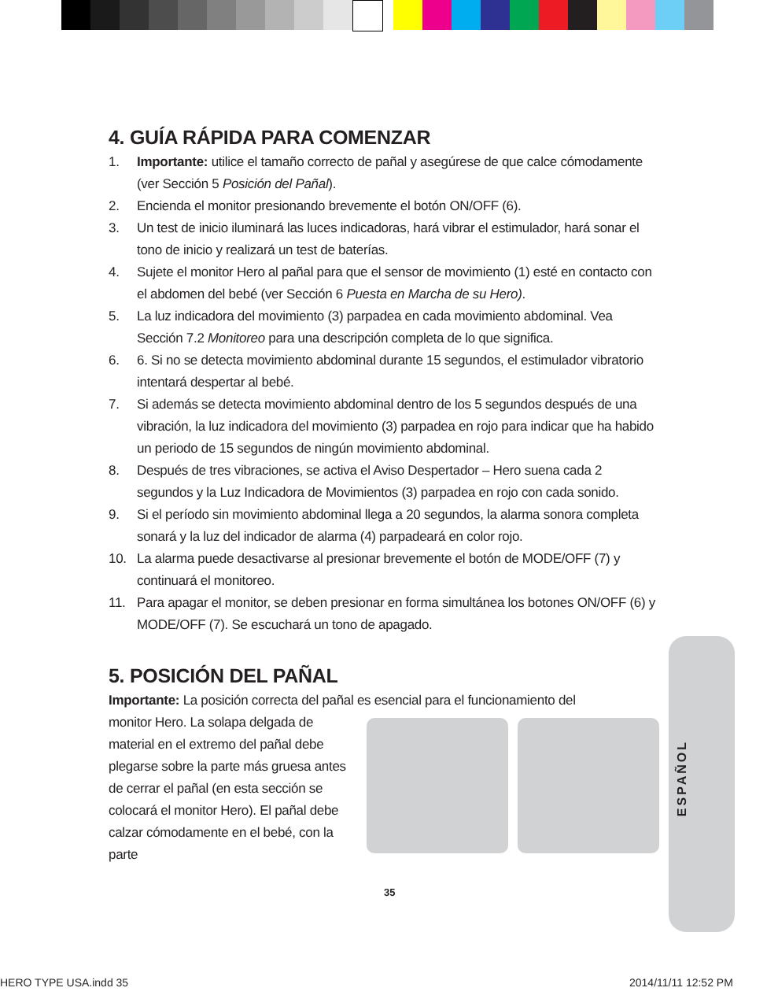4. GUÍA RÁPIDA PARA COMENZAR
1. Importante: utilice el tamaño correcto de pañal y asegúrese de que calce cómodamente (ver Sección 5 Posición del Pañal).
2. Encienda el monitor presionando brevemente el botón ON/OFF (6).
3. Un test de inicio iluminará las luces indicadoras, hará vibrar el estimulador, hará sonar el tono de inicio y realizará un test de baterías.
4. Sujete el monitor Hero al pañal para que el sensor de movimiento (1) esté en contacto con el abdomen del bebé (ver Sección 6 Puesta en Marcha de su Hero).
5. La luz indicadora del movimiento (3) parpadea en cada movimiento abdominal. Vea Sección 7.2 Monitoreo para una descripción completa de lo que significa.
6. 6. Si no se detecta movimiento abdominal durante 15 segundos, el estimulador vibratorio intentará despertar al bebé.
7. Si además se detecta movimiento abdominal dentro de los 5 segundos después de una vibración, la luz indicadora del movimiento (3) parpadea en rojo para indicar que ha habido un periodo de 15 segundos de ningún movimiento abdominal.
8. Después de tres vibraciones, se activa el Aviso Despertador – Hero suena cada 2 segundos y la Luz Indicadora de Movimientos (3) parpadea en rojo con cada sonido.
9. Si el período sin movimiento abdominal llega a 20 segundos, la alarma sonora completa sonará y la luz del indicador de alarma (4) parpadeará en color rojo.
10. La alarma puede desactivarse al presionar brevemente el botón de MODE/OFF (7) y continuará el monitoreo.
11. Para apagar el monitor, se deben presionar en forma simultánea los botones ON/OFF (6) y MODE/OFF (7). Se escuchará un tono de apagado.
5. POSICIÓN DEL PAÑAL
Importante: La posición correcta del pañal es esencial para el funcionamiento del
monitor Hero. La solapa delgada de material en el extremo del pañal debe plegarse sobre la parte más gruesa antes de cerrar el pañal (en esta sección se colocará el monitor Hero). El pañal debe calzar cómodamente en el bebé, con la parte
ESPAÑOL
35
HERO TYPE USA.indd 35 2014/11/11 12:52 PM